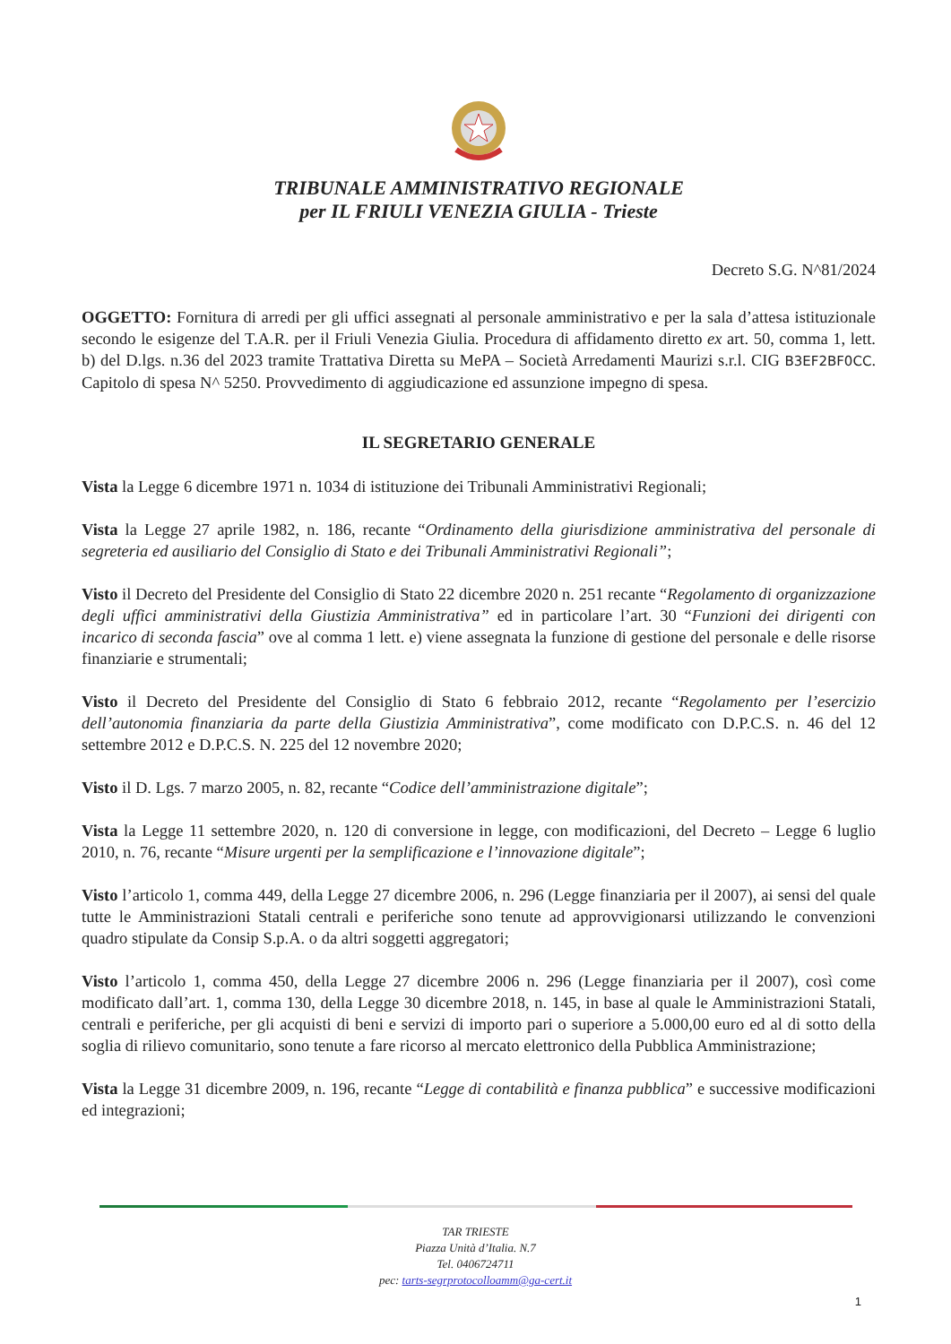TRIBUNALE AMMINISTRATIVO REGIONALE
per IL FRIULI VENEZIA GIULIA - Trieste
Decreto S.G. N^81/2024
OGGETTO: Fornitura di arredi per gli uffici assegnati al personale amministrativo e per la sala d’attesa istituzionale secondo le esigenze del T.A.R. per il Friuli Venezia Giulia. Procedura di affidamento diretto ex art. 50, comma 1, lett. b) del D.lgs. n.36 del 2023 tramite Trattativa Diretta su MePA – Società Arredamenti Maurizi s.r.l. CIG B3EF2BF0CC. Capitolo di spesa N^ 5250. Provvedimento di aggiudicazione ed assunzione impegno di spesa.
IL SEGRETARIO GENERALE
Vista la Legge 6 dicembre 1971 n. 1034 di istituzione dei Tribunali Amministrativi Regionali;
Vista la Legge 27 aprile 1982, n. 186, recante “Ordinamento della giurisdizione amministrativa del personale di segreteria ed ausiliario del Consiglio di Stato e dei Tribunali Amministrativi Regionali”;
Visto il Decreto del Presidente del Consiglio di Stato 22 dicembre 2020 n. 251 recante “Regolamento di organizzazione degli uffici amministrativi della Giustizia Amministrativa” ed in particolare l’art. 30 “Funzioni dei dirigenti con incarico di seconda fascia” ove al comma 1 lett. e) viene assegnata la funzione di gestione del personale e delle risorse finanziarie e strumentali;
Visto il Decreto del Presidente del Consiglio di Stato 6 febbraio 2012, recante “Regolamento per l’esercizio dell’autonomia finanziaria da parte della Giustizia Amministrativa”, come modificato con D.P.C.S. n. 46 del 12 settembre 2012 e D.P.C.S. N. 225 del 12 novembre 2020;
Visto il D. Lgs. 7 marzo 2005, n. 82, recante “Codice dell’amministrazione digitale”;
Vista la Legge 11 settembre 2020, n. 120 di conversione in legge, con modificazioni, del Decreto – Legge 6 luglio 2010, n. 76, recante “Misure urgenti per la semplificazione e l’innovazione digitale”;
Visto l’articolo 1, comma 449, della Legge 27 dicembre 2006, n. 296 (Legge finanziaria per il 2007), ai sensi del quale tutte le Amministrazioni Statali centrali e periferiche sono tenute ad approvvigionarsi utilizzando le convenzioni quadro stipulate da Consip S.p.A. o da altri soggetti aggregatori;
Visto l’articolo 1, comma 450, della Legge 27 dicembre 2006 n. 296 (Legge finanziaria per il 2007), così come modificato dall’art. 1, comma 130, della Legge 30 dicembre 2018, n. 145, in base al quale le Amministrazioni Statali, centrali e periferiche, per gli acquisti di beni e servizi di importo pari o superiore a 5.000,00 euro ed al di sotto della soglia di rilievo comunitario, sono tenute a fare ricorso al mercato elettronico della Pubblica Amministrazione;
Vista la Legge 31 dicembre 2009, n. 196, recante “Legge di contabilità e finanza pubblica” e successive modificazioni ed integrazioni;
TAR TRIESTE
Piazza Unità d’Italia. N.7
Tel. 0406724711
pec: tarts-segrprotocolloamm@ga-cert.it
1